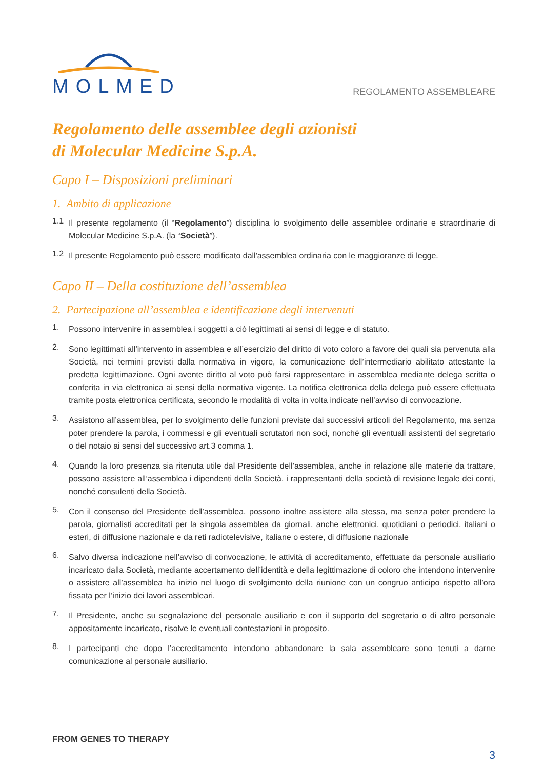MOLMED
REGOLAMENTO ASSEMBLEARE
Regolamento delle assemblee degli azionisti
di Molecular Medicine S.p.A.
Capo I – Disposizioni preliminari
1. Ambito di applicazione
1.1
Il presente regolamento (il “Regolamento”) disciplina lo svolgimento delle assemblee ordinarie e straordinarie di Molecular Medicine S.p.A. (la “Società”).
1.2
Il presente Regolamento può essere modificato dall'assemblea ordinaria con le maggioranze di legge.
Capo II – Della costituzione dell’assemblea
2. Partecipazione all’assemblea e identificazione degli intervenuti
1.
Possono intervenire in assemblea i soggetti a ciò legittimati ai sensi di legge e di statuto.
2.
Sono legittimati all’intervento in assemblea e all’esercizio del diritto di voto coloro a favore dei quali sia pervenuta alla Società, nei termini previsti dalla normativa in vigore, la comunicazione dell’intermediario abilitato attestante la predetta legittimazione. Ogni avente diritto al voto può farsi rappresentare in assemblea mediante delega scritta o conferita in via elettronica ai sensi della normativa vigente. La notifica elettronica della delega può essere effettuata tramite posta elettronica certificata, secondo le modalità di volta in volta indicate nell’avviso di convocazione.
3.
Assistono all’assemblea, per lo svolgimento delle funzioni previste dai successivi articoli del Regolamento, ma senza poter prendere la parola, i commessi e gli eventuali scrutatori non soci, nonché gli eventuali assistenti del segretario o del notaio ai sensi del successivo art.3 comma 1.
4.
Quando la loro presenza sia ritenuta utile dal Presidente dell’assemblea, anche in relazione alle materie da trattare, possono assistere all’assemblea i dipendenti della Società, i rappresentanti della società di revisione legale dei conti, nonché consulenti della Società.
5.
Con il consenso del Presidente dell’assemblea, possono inoltre assistere alla stessa, ma senza poter prendere la parola, giornalisti accreditati per la singola assemblea da giornali, anche elettronici, quotidiani o periodici, italiani o esteri, di diffusione nazionale e da reti radiotelevisive, italiane o estere, di diffusione nazionale
6.
Salvo diversa indicazione nell’avviso di convocazione, le attività di accreditamento, effettuate da personale ausiliario incaricato dalla Società, mediante accertamento dell’identità e della legittimazione di coloro che intendono intervenire o assistere all’assemblea ha inizio nel luogo di svolgimento della riunione con un congruo anticipo rispetto all’ora fissata per l’inizio dei lavori assembleari.
7.
Il Presidente, anche su segnalazione del personale ausiliario e con il supporto del segretario o di altro personale appositamente incaricato, risolve le eventuali contestazioni in proposito.
8.
I partecipanti che dopo l’accreditamento intendono abbandonare la sala assembleare sono tenuti a darne comunicazione al personale ausiliario.
FROM GENES TO THERAPY
3